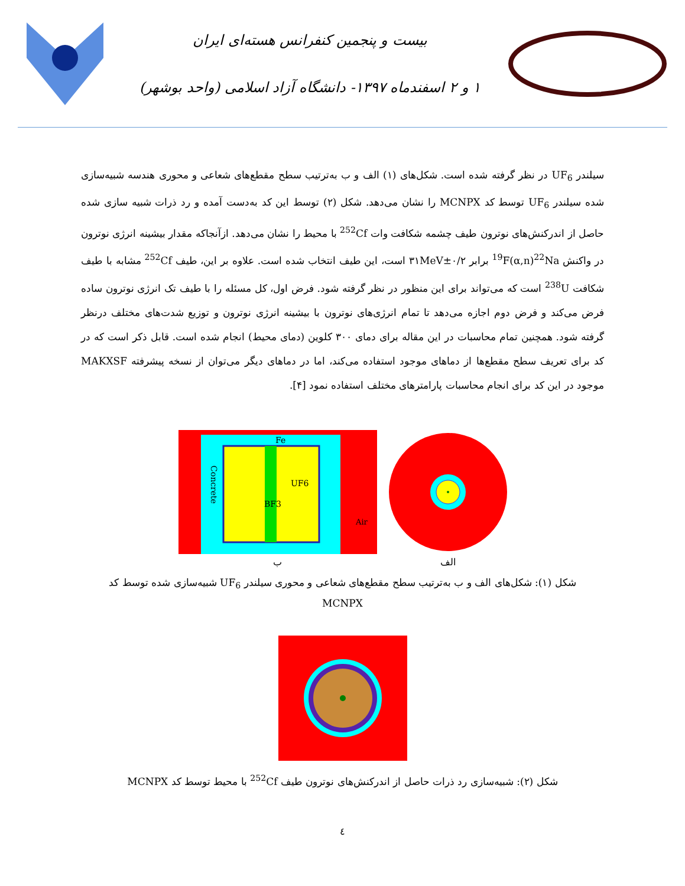بیست و پنجمین کنفرانس هسته‌ای ایران
۱ و ۲ اسفندماه ۱۳۹۷- دانشگاه آزاد اسلامی (واحد بوشهر)
سیلندر UF<sub>6</sub> در نظر گرفته شده است. شکل‌های (۱) الف و ب به‌ترتیب سطح مقطع‌های شعاعی و محوری هندسه شبیه‌سازی شده سیلندر UF<sub>6</sub> توسط کد MCNPX را نشان می‌دهد. شکل (۲) توسط این کد به‌دست آمده و رد ذرات شبیه سازی شده حاصل از اندرکنش‌های نوترون طیف چشمه شکافت وات <sup>252</sup>Cf با محیط را نشان می‌دهد. ازآنجاکه مقدار بیشینه انرژی نوترون در واکنش <sup>19</sup>F(α,n)<sup>22</sup>Na برابر ۰/۲±۳۱MeV است، این طیف انتخاب شده است. علاوه بر این، طیف <sup>252</sup>Cf مشابه با طیف شکافت <sup>238</sup>U است که می‌تواند برای این منظور در نظر گرفته شود. فرض اول، کل مسئله را با طیف تک انرژی نوترون ساده فرض می‌کند و فرض دوم اجازه می‌دهد تا تمام انرژی‌های نوترون با بیشینه انرژی نوترون و توزیع شدت‌های مختلف درنظر گرفته شود. همچنین تمام محاسبات در این مقاله برای دمای ۳۰۰ کلوین (دمای محیط) انجام شده است. قابل ذکر است که در کد برای تعریف سطح مقطع‌ها از دماهای موجود استفاده می‌کند، اما در دماهای دیگر می‌توان از نسخه پیشرفته MAKXSF موجود در این کد برای انجام محاسبات پارامترهای مختلف استفاده نمود [۴].
الف
Fe
UF6
BF3
Air
Concrete
ب
شکل (۱): شکل‌های الف و ب به‌ترتیب سطح مقطع‌های شعاعی و محوری سیلندر UF<sub>6</sub> شبیه‌سازی شده توسط کد MCNPX
شکل (۲): شبیه‌سازی رد ذرات حاصل از اندرکنش‌های نوترون طیف <sup>252</sup>Cf با محیط توسط کد MCNPX
٤